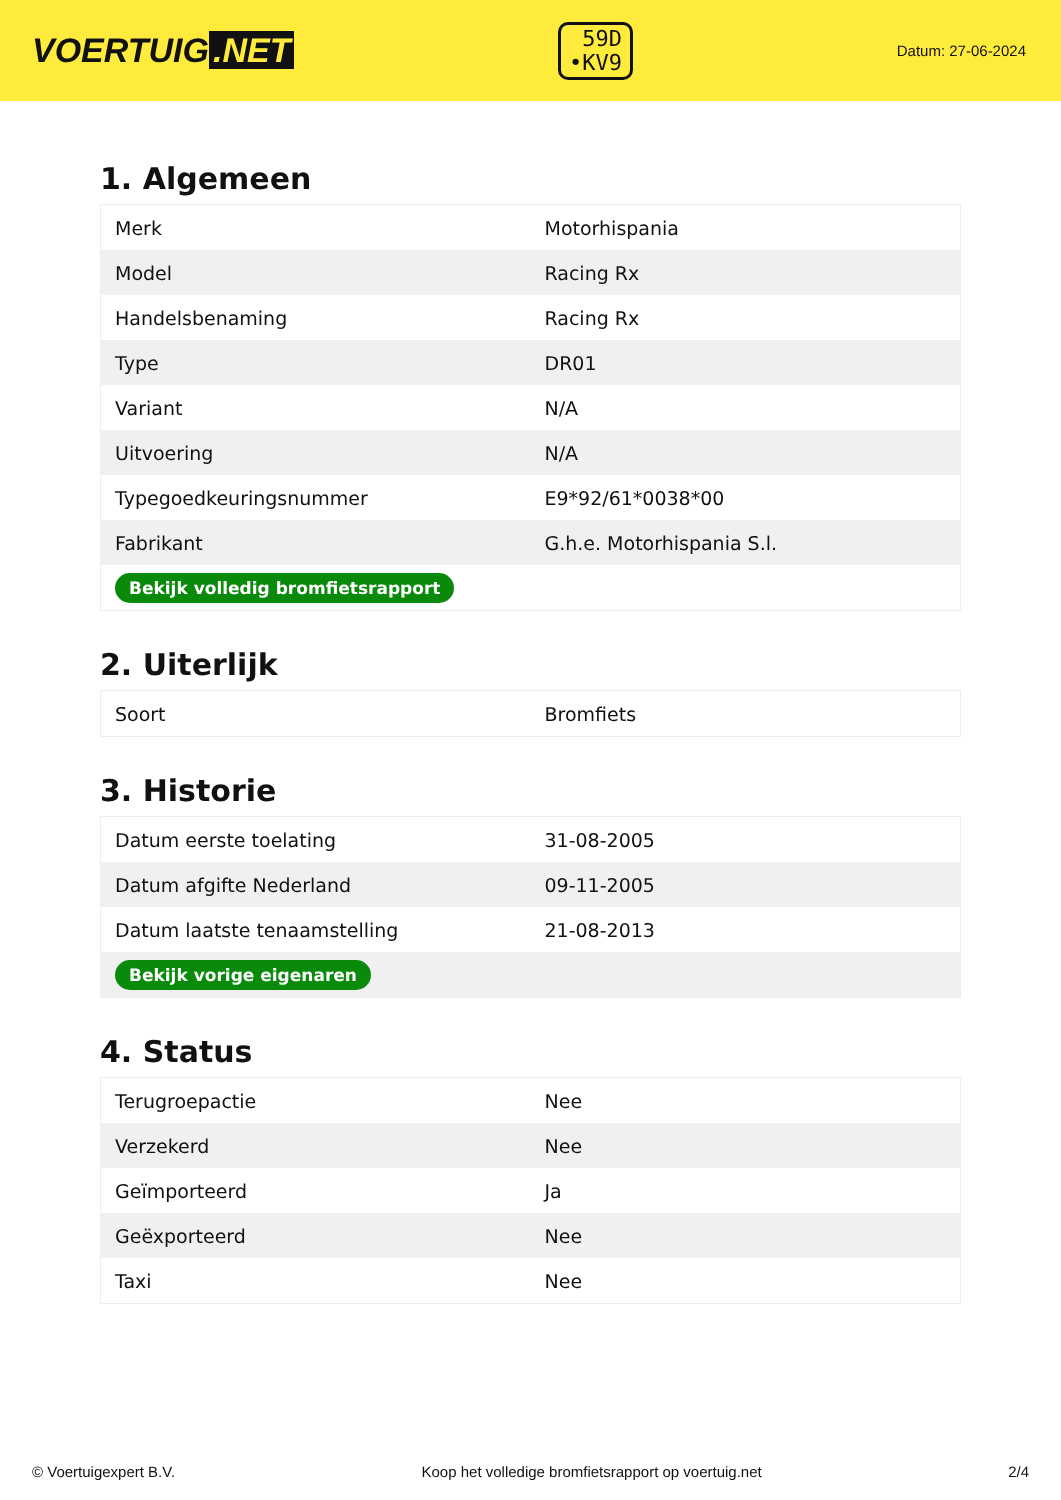VOERTUIG.NET
59D
•KV9
Datum: 27-06-2024
1. Algemeen
| Merk | Motorhispania |
| Model | Racing Rx |
| Handelsbenaming | Racing Rx |
| Type | DR01 |
| Variant | N/A |
| Uitvoering | N/A |
| Typegoedkeuringsnummer | E9*92/61*0038*00 |
| Fabrikant | G.h.e. Motorhispania S.l. |
| Bekijk volledig bromfietsrapport | |
2. Uiterlijk
| Soort | Bromfiets |
3. Historie
| Datum eerste toelating | 31-08-2005 |
| Datum afgifte Nederland | 09-11-2005 |
| Datum laatste tenaamstelling | 21-08-2013 |
| Bekijk vorige eigenaren | |
4. Status
| Terugroepactie | Nee |
| Verzekerd | Nee |
| Geïmporteerd | Ja |
| Geëxporteerd | Nee |
| Taxi | Nee |
© Voertuigexpert B.V. Koop het volledige bromfietsrapport op voertuig.net 2/4